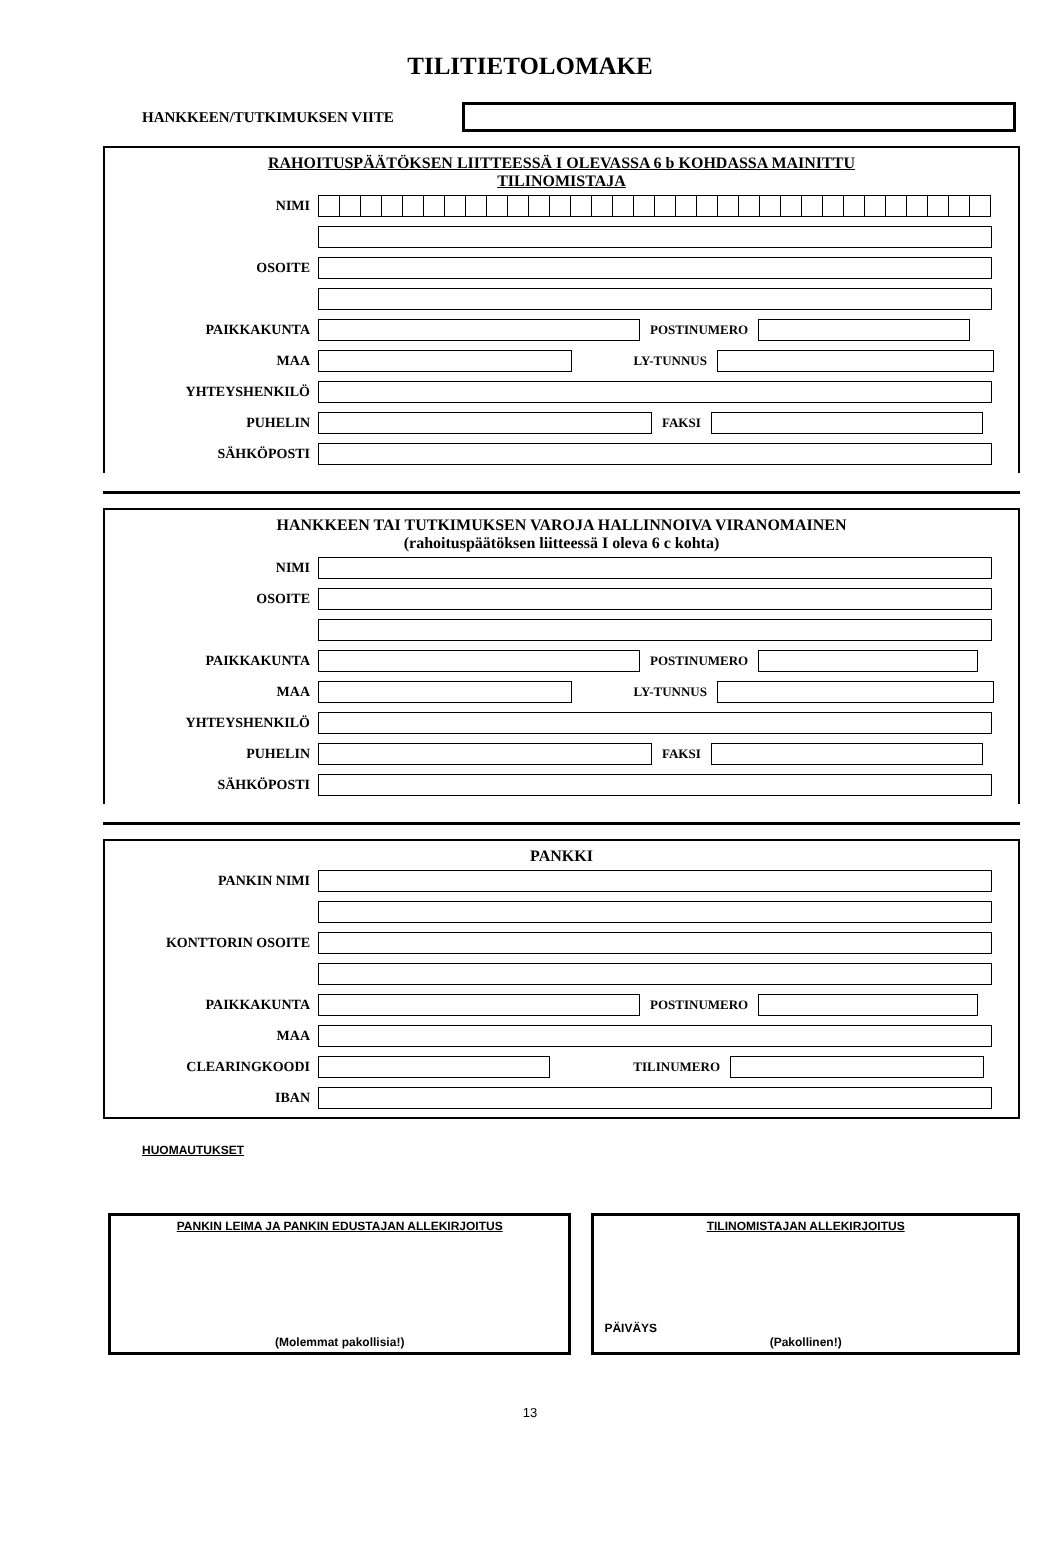TILITIETOLOMAKE
HANKKEEN/TUTKIMUKSEN VIITE
RAHOITUSPÄÄTÖKSEN LIITTEESSÄ I OLEVASSA 6 b KOHDASSA MAINITTU
TILINOMISTAJA
NIMI
OSOITE
PAIKKAKUNTA POSTINUMERO
MAA LY-TUNNUS
YHTEYSHENKILÖ
PUHELIN FAKSI
SÄHKÖPOSTI
HANKKEEN TAI TUTKIMUKSEN VAROJA HALLINNOIVA VIRANOMAINEN
(rahoituspäätöksen liitteessä I oleva 6 c kohta)
NIMI
OSOITE
PAIKKAKUNTA POSTINUMERO
MAA LY-TUNNUS
YHTEYSHENKILÖ
PUHELIN FAKSI
SÄHKÖPOSTI
PANKKI
PANKIN NIMI
KONTTORIN OSOITE
PAIKKAKUNTA POSTINUMERO
MAA
CLEARINGKOODI TILINUMERO
IBAN
HUOMAUTUKSET
PANKIN LEIMA JA PANKIN EDUSTAJAN ALLEKIRJOITUS
(Molemmat pakollisia!)
TILINOMISTAJAN ALLEKIRJOITUS
PÄIVÄYS
(Pakollinen!)
13